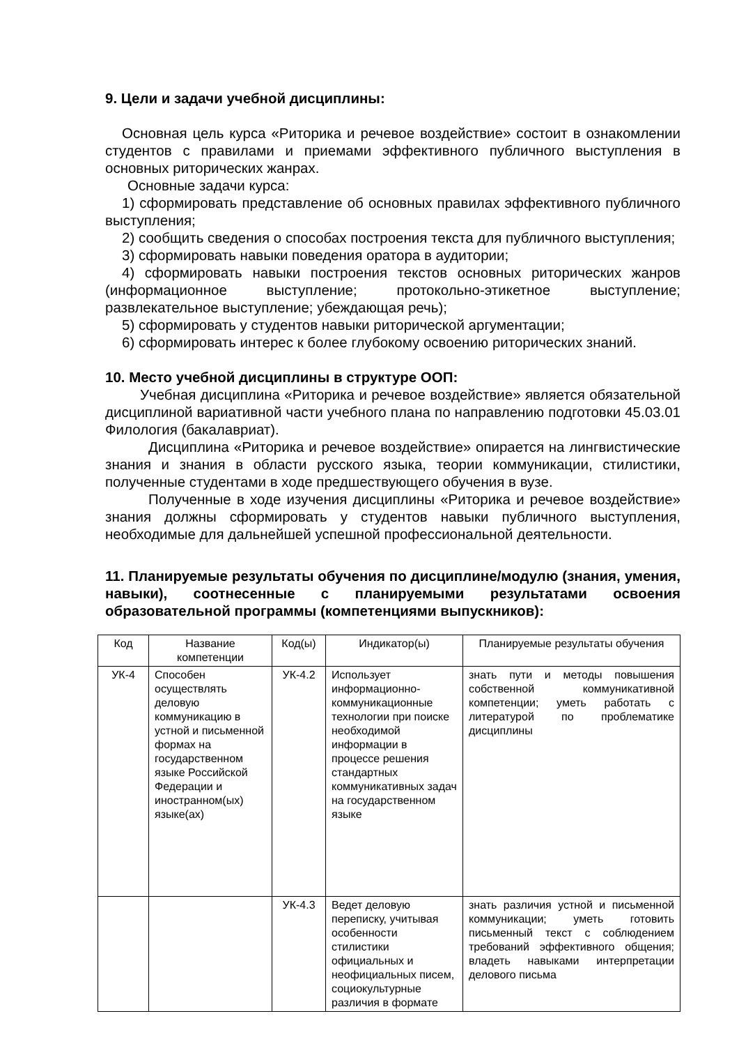9. Цели и задачи учебной дисциплины:
Основная цель курса «Риторика и речевое воздействие» состоит в ознакомлении студентов с правилами и приемами эффективного публичного выступления в основных риторических жанрах.
Основные задачи курса:
1) сформировать представление об основных правилах эффективного публичного выступления;
2) сообщить сведения о способах построения текста для публичного выступления;
3) сформировать навыки поведения оратора в аудитории;
4) сформировать навыки построения текстов основных риторических жанров (информационное выступление; протокольно-этикетное выступление; развлекательное выступление; убеждающая речь);
5) сформировать у студентов навыки риторической аргументации;
6) сформировать интерес к более глубокому освоению риторических знаний.
10. Место учебной дисциплины в структуре ООП:
Учебная дисциплина «Риторика и речевое воздействие» является обязательной дисциплиной вариативной части учебного плана по направлению подготовки 45.03.01 Филология (бакалавриат).
Дисциплина «Риторика и речевое воздействие» опирается на лингвистические знания и знания в области русского языка, теории коммуникации, стилистики, полученные студентами в ходе предшествующего обучения в вузе.
Полученные в ходе изучения дисциплины «Риторика и речевое воздействие» знания должны сформировать у студентов навыки публичного выступления, необходимые для дальнейшей успешной профессиональной деятельности.
11. Планируемые результаты обучения по дисциплине/модулю (знания, умения, навыки), соотнесенные с планируемыми результатами освоения образовательной программы (компетенциями выпускников):
| Код | Название компетенции | Код(ы) | Индикатор(ы) | Планируемые результаты обучения |
| --- | --- | --- | --- | --- |
| УК-4 | Способен осуществлять деловую коммуникацию в устной и письменной формах на государственном языке Российской Федерации и иностранном(ых) языке(ах) | УК-4.2 | Использует информационно-коммуникационные технологии при поиске необходимой информации в процессе решения стандартных коммуникативных задач на государственном языке | знать пути и методы повышения собственной коммуникативной компетенции; уметь работать с литературой по проблематике дисциплины |
| | | УК-4.3 | Ведет деловую переписку, учитывая особенности стилистики официальных и неофициальных писем, социокультурные различия в формате | знать различия устной и письменной коммуникации; уметь готовить письменный текст с соблюдением требований эффективного общения; владеть навыками интерпретации делового письма |